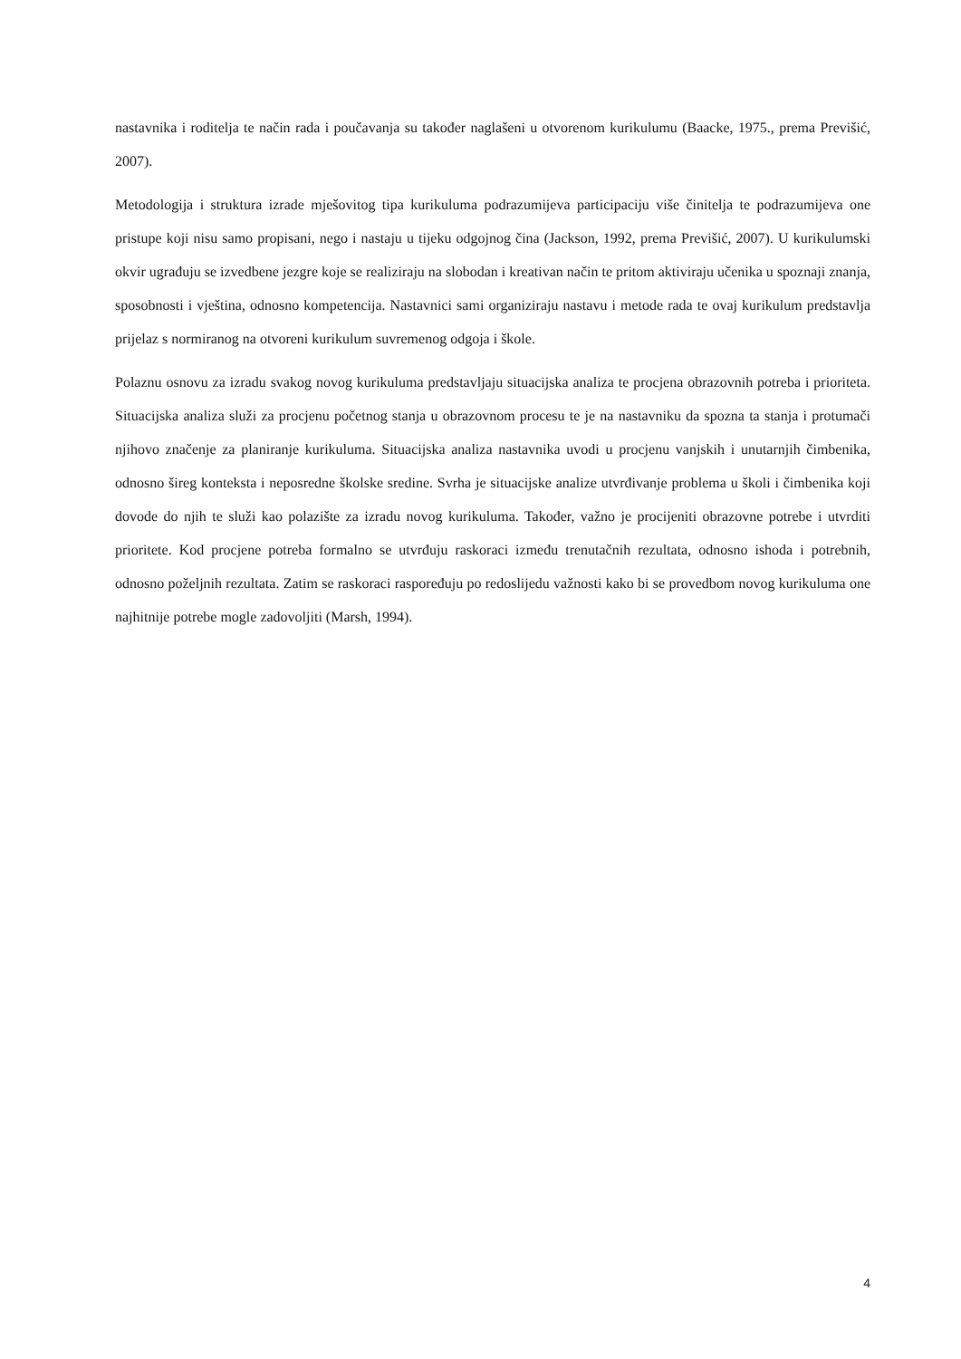nastavnika i roditelja te način rada i poučavanja su također naglašeni u otvorenom kurikulumu (Baacke, 1975., prema Previšić, 2007).
Metodologija i struktura izrade mješovitog tipa kurikuluma podrazumijeva participaciju više činitelja te podrazumijeva one pristupe koji nisu samo propisani, nego i nastaju u tijeku odgojnog čina (Jackson, 1992, prema Previšić, 2007). U kurikulumski okvir ugrađuju se izvedbene jezgre koje se realiziraju na slobodan i kreativan način te pritom aktiviraju učenika u spoznaji znanja, sposobnosti i vještina, odnosno kompetencija. Nastavnici sami organiziraju nastavu i metode rada te ovaj kurikulum predstavlja prijelaz s normiranog na otvoreni kurikulum suvremenog odgoja i škole.
Polaznu osnovu za izradu svakog novog kurikuluma predstavljaju situacijska analiza te procjena obrazovnih potreba i prioriteta. Situacijska analiza služi za procjenu početnog stanja u obrazovnom procesu te je na nastavniku da spozna ta stanja i protumači njihovo značenje za planiranje kurikuluma. Situacijska analiza nastavnika uvodi u procjenu vanjskih i unutarnjih čimbenika, odnosno šireg konteksta i neposredne školske sredine. Svrha je situacijske analize utvrđivanje problema u školi i čimbenika koji dovode do njih te služi kao polazište za izradu novog kurikuluma. Također, važno je procijeniti obrazovne potrebe i utvrditi prioritete. Kod procjene potreba formalno se utvrđuju raskoraci između trenutačnih rezultata, odnosno ishoda i potrebnih, odnosno poželjnih rezultata. Zatim se raskoraci raspoređuju po redoslijedu važnosti kako bi se provedbom novog kurikuluma one najhitnije potrebe mogle zadovoljiti (Marsh, 1994).
4